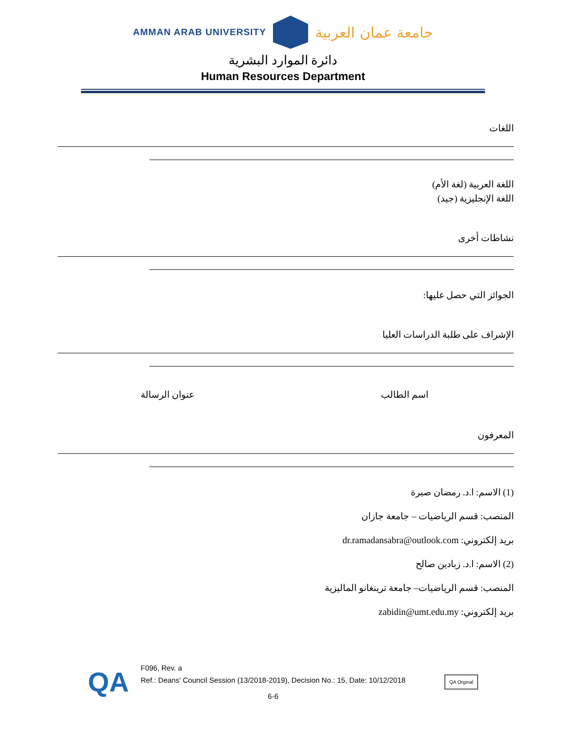AMMAN ARAB UNIVERSITY
جامعة عمان العربية
دائرة الموارد البشرية
Human Resources Department
اللغات
اللغة العربية (لغة الأم)
اللغة الإنجليزية (جيد)
نشاطات أخرى
الجوائز التي حصل عليها:
الإشراف على طلبة الدراسات العليا
اسم الطالب عنوان الرسالة
المعرفون
(1) الاسم: ا.د. رمضان صبرة
المنصب: قسم الرياضيات – جامعة جازان
بريد إلكتروني: dr.ramadansabra@outlook.com
(2) الاسم: ا.د. زبادين صالح
المنصب: قسم الرياضيات– جامعة ترينغانو الماليزية
بريد إلكتروني: zabidin@umt.edu.my
QA
F096, Rev. a
Ref.: Deans' Council Session (13/2018-2019), Decision No.: 15, Date: 10/12/2018
6-6
QA Orginal